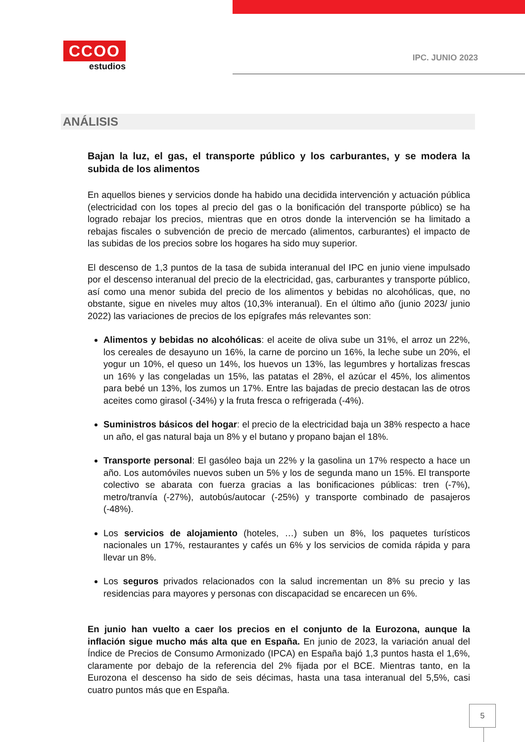CCOO
estudios
IPC. JUNIO 2023
ANÁLISIS
Bajan la luz, el gas, el transporte público y los carburantes, y se modera la subida de los alimentos
En aquellos bienes y servicios donde ha habido una decidida intervención y actuación pública (electricidad con los topes al precio del gas o la bonificación del transporte público) se ha logrado rebajar los precios, mientras que en otros donde la intervención se ha limitado a rebajas fiscales o subvención de precio de mercado (alimentos, carburantes) el impacto de las subidas de los precios sobre los hogares ha sido muy superior.
El descenso de 1,3 puntos de la tasa de subida interanual del IPC en junio viene impulsado por el descenso interanual del precio de la electricidad, gas, carburantes y transporte público, así como una menor subida del precio de los alimentos y bebidas no alcohólicas, que, no obstante, sigue en niveles muy altos (10,3% interanual). En el último año (junio 2023/ junio 2022) las variaciones de precios de los epígrafes más relevantes son:
Alimentos y bebidas no alcohólicas: el aceite de oliva sube un 31%, el arroz un 22%, los cereales de desayuno un 16%, la carne de porcino un 16%, la leche sube un 20%, el yogur un 10%, el queso un 14%, los huevos un 13%, las legumbres y hortalizas frescas un 16% y las congeladas un 15%, las patatas el 28%, el azúcar el 45%, los alimentos para bebé un 13%, los zumos un 17%. Entre las bajadas de precio destacan las de otros aceites como girasol (-34%) y la fruta fresca o refrigerada (-4%).
Suministros básicos del hogar: el precio de la electricidad baja un 38% respecto a hace un año, el gas natural baja un 8% y el butano y propano bajan el 18%.
Transporte personal: El gasóleo baja un 22% y la gasolina un 17% respecto a hace un año. Los automóviles nuevos suben un 5% y los de segunda mano un 15%. El transporte colectivo se abarata con fuerza gracias a las bonificaciones públicas: tren (-7%), metro/tranvía (-27%), autobús/autocar (-25%) y transporte combinado de pasajeros (-48%).
Los servicios de alojamiento (hoteles, …) suben un 8%, los paquetes turísticos nacionales un 17%, restaurantes y cafés un 6% y los servicios de comida rápida y para llevar un 8%.
Los seguros privados relacionados con la salud incrementan un 8% su precio y las residencias para mayores y personas con discapacidad se encarecen un 6%.
En junio han vuelto a caer los precios en el conjunto de la Eurozona, aunque la inflación sigue mucho más alta que en España. En junio de 2023, la variación anual del Índice de Precios de Consumo Armonizado (IPCA) en España bajó 1,3 puntos hasta el 1,6%, claramente por debajo de la referencia del 2% fijada por el BCE. Mientras tanto, en la Eurozona el descenso ha sido de seis décimas, hasta una tasa interanual del 5,5%, casi cuatro puntos más que en España.
5